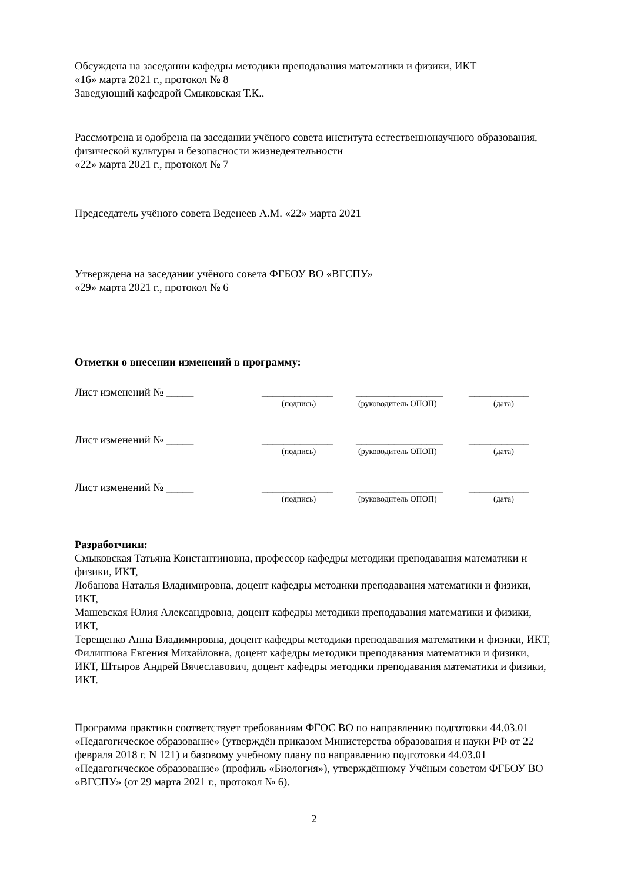Обсуждена на заседании кафедры методики преподавания математики и физики, ИКТ
«16» марта 2021 г., протокол № 8
Заведующий кафедрой Смыковская Т.К..
Рассмотрена и одобрена на заседании учёного совета института естественнонаучного образования, физической культуры и безопасности жизнедеятельности
«22» марта 2021 г., протокол № 7
Председатель учёного совета Веденеев А.М. «22» марта 2021
Утверждена на заседании учёного совета ФГБОУ ВО «ВГСПУ»
«29» марта 2021 г., протокол № 6
Отметки о внесении изменений в программу:
Лист изменений № _____ _____________ ________________ ___________
(подпись) (руководитель ОПОП) (дата)
Лист изменений № _____ _____________ ________________ ___________
(подпись) (руководитель ОПОП) (дата)
Лист изменений № _____ _____________ ________________ ___________
(подпись) (руководитель ОПОП) (дата)
Разработчики:
Смыковская Татьяна Константиновна, профессор кафедры методики преподавания математики и физики, ИКТ,
Лобанова Наталья Владимировна, доцент кафедры методики преподавания математики и физики, ИКТ,
Машевская Юлия Александровна, доцент кафедры методики преподавания математики и физики, ИКТ,
Терещенко Анна Владимировна, доцент кафедры методики преподавания математики и физики, ИКТ,
Филиппова Евгения Михайловна, доцент кафедры методики преподавания математики и физики, ИКТ, Штыров Андрей Вячеславович, доцент кафедры методики преподавания математики и физики, ИКТ.
Программа практики соответствует требованиям ФГОС ВО по направлению подготовки 44.03.01 «Педагогическое образование» (утверждён приказом Министерства образования и науки РФ от 22 февраля 2018 г. N 121) и базовому учебному плану по направлению подготовки 44.03.01 «Педагогическое образование» (профиль «Биология»), утверждённому Учёным советом ФГБОУ ВО «ВГСПУ» (от 29 марта 2021 г., протокол № 6).
2